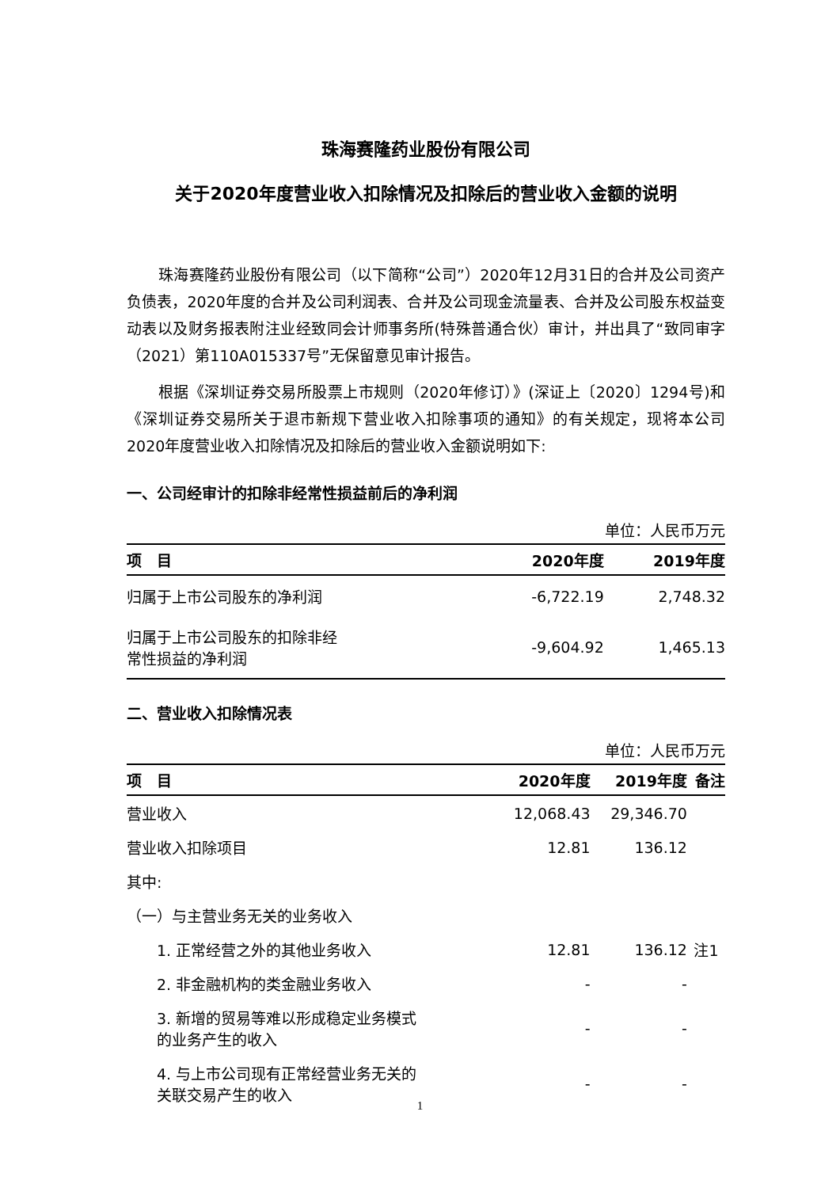珠海赛隆药业股份有限公司
关于2020年度营业收入扣除情况及扣除后的营业收入金额的说明
珠海赛隆药业股份有限公司（以下简称“公司”）2020年12月31日的合并及公司资产负债表，2020年度的合并及公司利润表、合并及公司现金流量表、合并及公司股东权益变动表以及财务报表附注业经致同会计师事务所(特殊普通合伙）审计，并出具了“致同审字（2021）第110A015337号”无保留意见审计报告。
根据《深圳证券交易所股票上市规则（2020年修订）》(深证上〔2020〕1294号)和《深圳证券交易所关于退市新规下营业收入扣除事项的通知》的有关规定，现将本公司2020年度营业收入扣除情况及扣除后的营业收入金额说明如下:
一、公司经审计的扣除非经常性损益前后的净利润
单位：人民币万元
| 项 目 | 2020年度 | 2019年度 |
| --- | --- | --- |
| 归属于上市公司股东的净利润 | -6,722.19 | 2,748.32 |
| 归属于上市公司股东的扣除非经 常性损益的净利润 | -9,604.92 | 1,465.13 |
二、营业收入扣除情况表
单位：人民币万元
| 项 目 | 2020年度 | 2019年度 | 备注 |
| --- | --- | --- | --- |
| 营业收入 | 12,068.43 | 29,346.70 | |
| 营业收入扣除项目 | 12.81 | 136.12 | |
| 其中: | | | |
| （一）与主营业务无关的业务收入 | | | |
| 1. 正常经营之外的其他业务收入 | 12.81 | 136.12 | 注1 |
| 2. 非金融机构的类金融业务收入 | - | - | |
| 3. 新增的贸易等难以形成稳定业务模式 的业务产生的收入 | - | - | |
| 4. 与上市公司现有正常经营业务无关的 关联交易产生的收入 | - | - | |
1